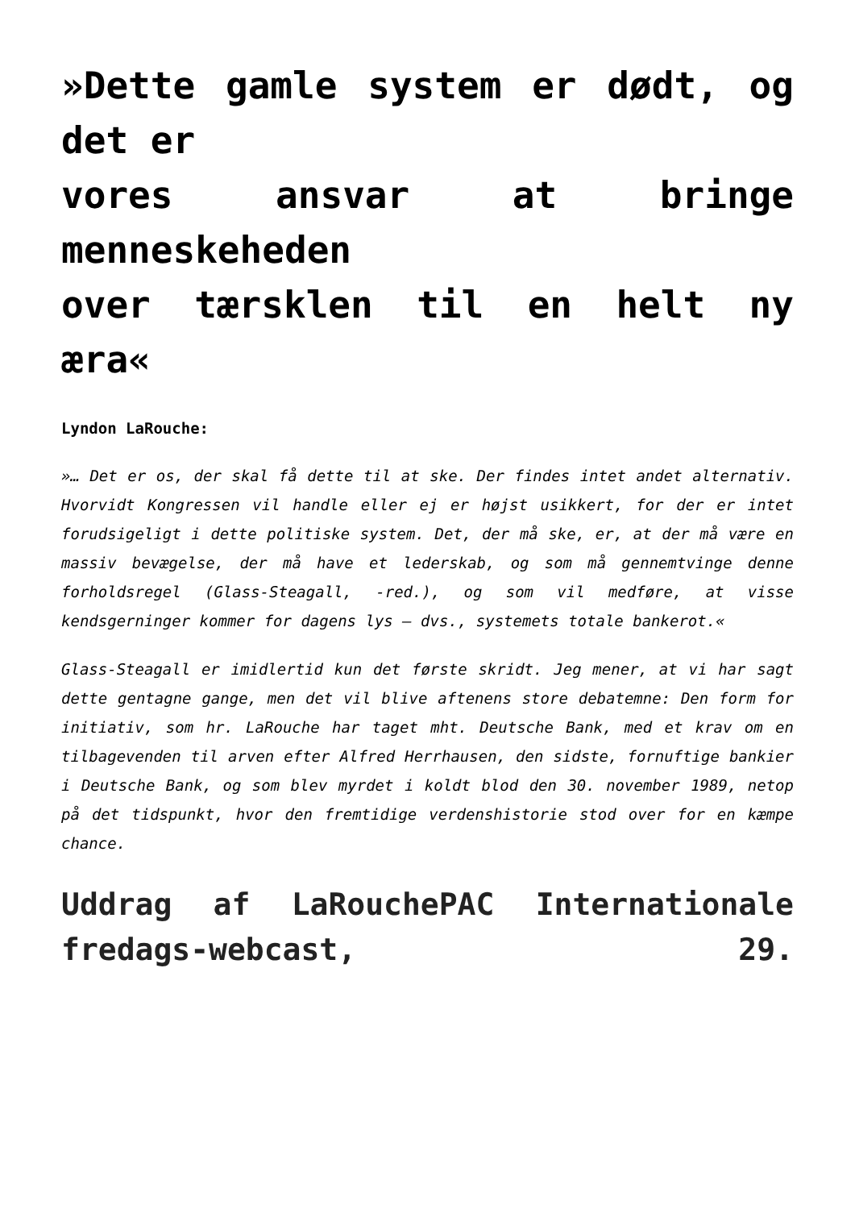»Dette gamle system er dødt, og det er
vores ansvar at bringe menneskeheden
over tærsklen til en helt ny æra«
Lyndon LaRouche:
»… Det er os, der skal få dette til at ske. Der findes intet andet alternativ. Hvorvidt Kongressen vil handle eller ej er højst usikkert, for der er intet forudsigeligt i dette politiske system. Det, der må ske, er, at der må være en massiv bevægelse, der må have et lederskab, og som må gennemtvinge denne forholdsregel (Glass-Steagall, -red.), og som vil medføre, at visse kendsgerninger kommer for dagens lys – dvs., systemets totale bankerot.«
Glass-Steagall er imidlertid kun det første skridt. Jeg mener, at vi har sagt dette gentagne gange, men det vil blive aftenens store debatemne: Den form for initiativ, som hr. LaRouche har taget mht. Deutsche Bank, med et krav om en tilbagevenden til arven efter Alfred Herrhausen, den sidste, fornuftige bankier i Deutsche Bank, og som blev myrdet i koldt blod den 30. november 1989, netop på det tidspunkt, hvor den fremtidige verdenshistorie stod over for en kæmpe chance.
Uddrag af LaRouchePAC Internationale fredags-webcast, 29.